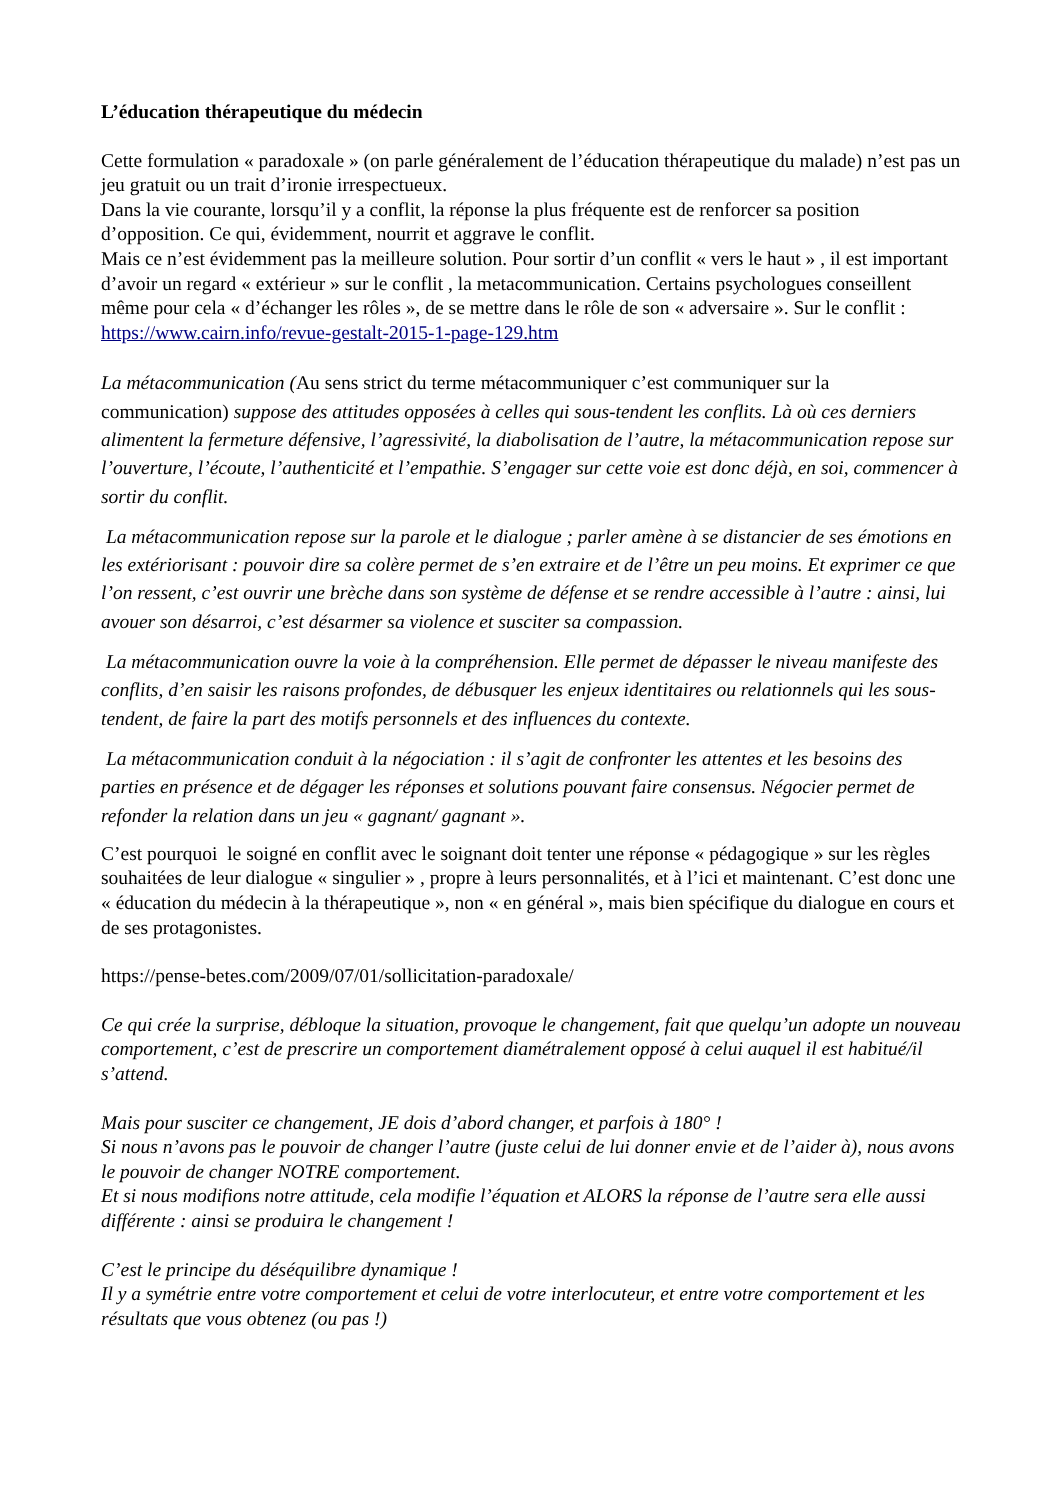L’éducation thérapeutique du médecin
Cette formulation « paradoxale » (on parle généralement de l’éducation thérapeutique du malade) n’est pas un jeu gratuit ou un trait d’ironie irrespectueux.
Dans la vie courante, lorsqu’il y a conflit, la réponse la plus fréquente est de renforcer sa position d’opposition. Ce qui, évidemment, nourrit et aggrave le conflit.
Mais ce n’est évidemment pas la meilleure solution. Pour sortir d’un conflit « vers le haut » , il est important d’avoir un regard « extérieur » sur le conflit , la metacommunication. Certains psychologues conseillent même pour cela « d’échanger les rôles », de se mettre dans le rôle de son « adversaire ». Sur le conflit : https://www.cairn.info/revue-gestalt-2015-1-page-129.htm
La métacommunication (Au sens strict du terme métacommuniquer c’est communiquer sur la communication) suppose des attitudes opposées à celles qui sous-tendent les conflits. Là où ces derniers alimentent la fermeture défensive, l’agressivité, la diabolisation de l’autre, la métacommunication repose sur l’ouverture, l’écoute, l’authenticité et l’empathie. S’engager sur cette voie est donc déjà, en soi, commencer à sortir du conflit.
La métacommunication repose sur la parole et le dialogue ; parler amène à se distancier de ses émotions en les extériorisant : pouvoir dire sa colère permet de s’en extraire et de l’être un peu moins. Et exprimer ce que l’on ressent, c’est ouvrir une brèche dans son système de défense et se rendre accessible à l’autre : ainsi, lui avouer son désarroi, c’est désarmer sa violence et susciter sa compassion.
La métacommunication ouvre la voie à la compréhension. Elle permet de dépasser le niveau manifeste des conflits, d’en saisir les raisons profondes, de débusquer les enjeux identitaires ou relationnels qui les sous-tendent, de faire la part des motifs personnels et des influences du contexte.
La métacommunication conduit à la négociation : il s’agit de confronter les attentes et les besoins des parties en présence et de dégager les réponses et solutions pouvant faire consensus. Négocier permet de refonder la relation dans un jeu « gagnant/ gagnant ».
C’est pourquoi le soigné en conflit avec le soignant doit tenter une réponse « pédagogique » sur les règles souhaitées de leur dialogue « singulier » , propre à leurs personnalités, et à l’ici et maintenant. C’est donc une « éducation du médecin à la thérapeutique », non « en général », mais bien spécifique du dialogue en cours et de ses protagonistes.
https://pense-betes.com/2009/07/01/sollicitation-paradoxale/
Ce qui crée la surprise, débloque la situation, provoque le changement, fait que quelqu’un adopte un nouveau comportement, c’est de prescrire un comportement diamétralement opposé à celui auquel il est habitué/il s’attend.
Mais pour susciter ce changement, JE dois d’abord changer, et parfois à 180° !
Si nous n’avons pas le pouvoir de changer l’autre (juste celui de lui donner envie et de l’aider à), nous avons le pouvoir de changer NOTRE comportement.
Et si nous modifions notre attitude, cela modifie l’équation et ALORS la réponse de l’autre sera elle aussi différente : ainsi se produira le changement !
C’est le principe du déséquilibre dynamique !
Il y a symétrie entre votre comportement et celui de votre interlocuteur, et entre votre comportement et les résultats que vous obtenez (ou pas !)